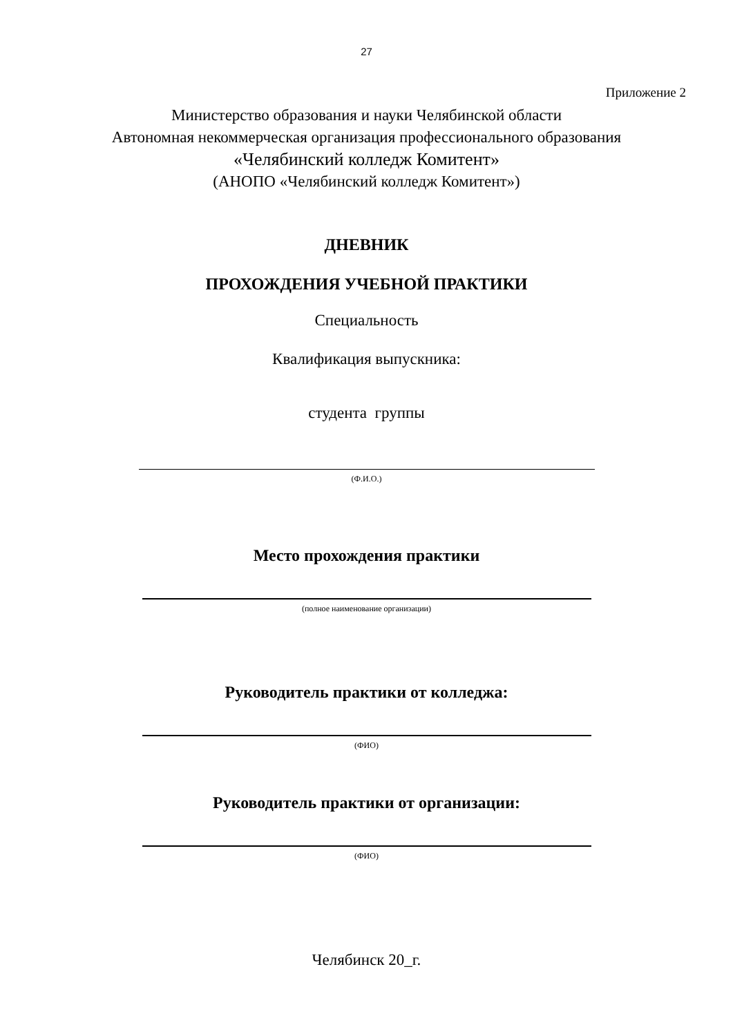27
Приложение 2
Министерство образования и науки Челябинской области
Автономная некоммерческая организация профессионального образования
«Челябинский колледж Комитент»
(АНОПО «Челябинский колледж Комитент»)
ДНЕВНИК
ПРОХОЖДЕНИЯ УЧЕБНОЙ ПРАКТИКИ
Специальность
Квалификация выпускника:
студента группы
(Ф.И.О.)
Место прохождения практики
(полное наименование организации)
Руководитель практики от колледжа:
(ФИО)
Руководитель практики от организации:
(ФИО)
Челябинск 20_г.